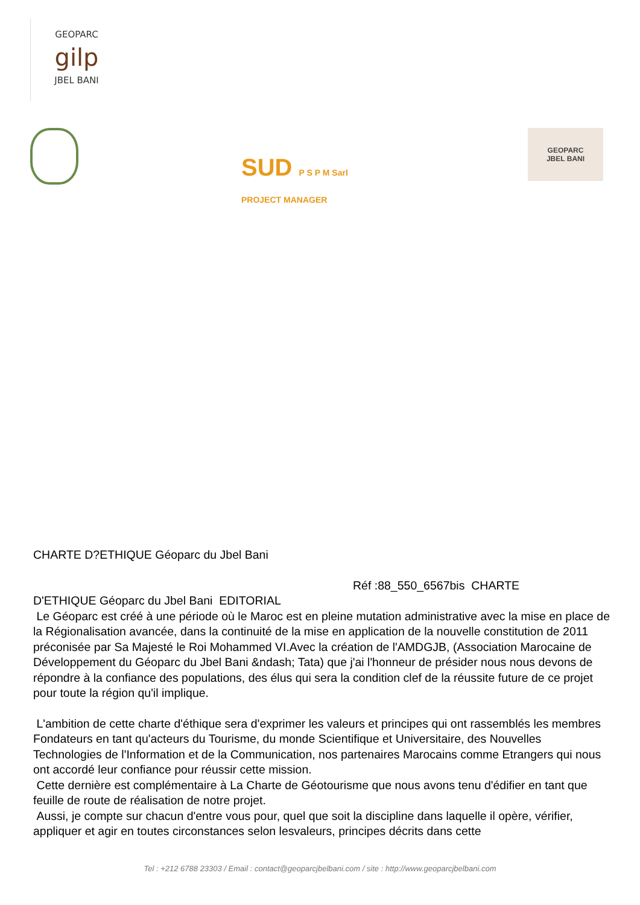GEOPARC
gilp
JBEL BANI
SUD P S P M Sarl
PROJECT MANAGER
GEOPARC
JBEL BANI
CHARTE D?ETHIQUE Géoparc du Jbel Bani
Réf :88_550_6567bis CHARTE
D'ETHIQUE Géoparc du Jbel Bani EDITORIAL
Le Géoparc est créé à une période où le Maroc est en pleine mutation administrative avec la mise en place de la Régionalisation avancée, dans la continuité de la mise en application de la nouvelle constitution de 2011 préconisée par Sa Majesté le Roi Mohammed VI.Avec la création de l'AMDGJB, (Association Marocaine de Développement du Géoparc du Jbel Bani &ndash; Tata) que j'ai l'honneur de présider nous nous devons de répondre à la confiance des populations, des élus qui sera la condition clef de la réussite future de ce projet pour toute la région qu'il implique.
L'ambition de cette charte d'éthique sera d'exprimer les valeurs et principes qui ont rassemblés les membres Fondateurs en tant qu'acteurs du Tourisme, du monde Scientifique et Universitaire, des Nouvelles Technologies de l'Information et de la Communication, nos partenaires Marocains comme Etrangers qui nous ont accordé leur confiance pour réussir cette mission.
Cette dernière est complémentaire à La Charte de Géotourisme que nous avons tenu d'édifier en tant que feuille de route de réalisation de notre projet.
Aussi, je compte sur chacun d'entre vous pour, quel que soit la discipline dans laquelle il opère, vérifier, appliquer et agir en toutes circonstances selon lesvaleurs, principes décrits dans cette
Tel : +212 6788 23303 / Email : contact@geoparcjbelbani.com / site : http://www.geoparcjbelbani.com